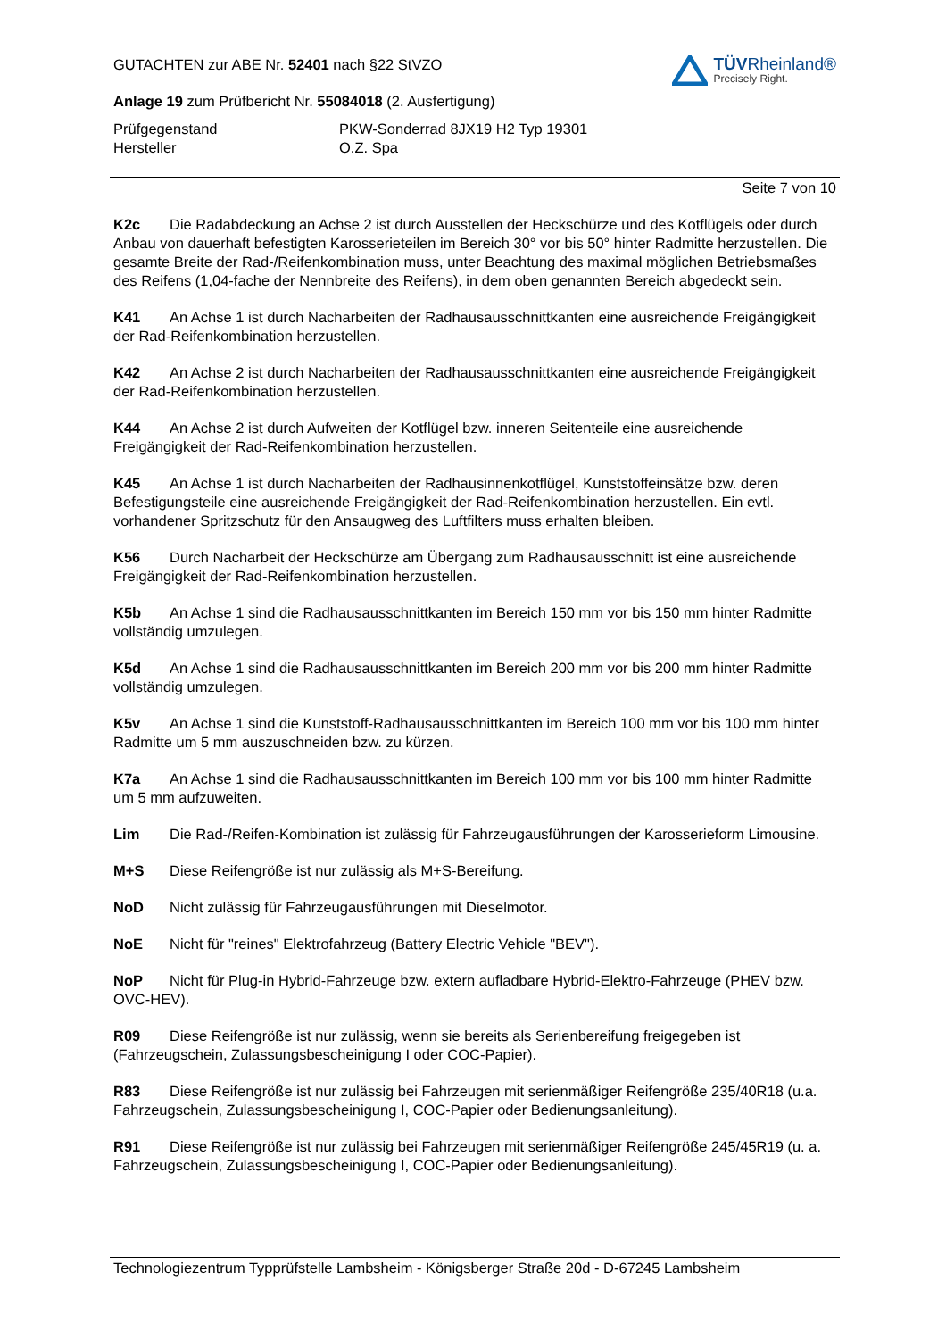GUTACHTEN zur ABE Nr. 52401 nach §22 StVZO
Anlage 19 zum Prüfbericht Nr. 55084018 (2. Ausfertigung)
TÜVRheinland®
Precisely Right.
Prüfgegenstand
PKW-Sonderrad 8JX19 H2 Typ 19301
Hersteller
O.Z. Spa
Seite 7 von 10
K2c Die Radabdeckung an Achse 2 ist durch Ausstellen der Heckschürze und des Kotflügels oder durch Anbau von dauerhaft befestigten Karosserieteilen im Bereich 30° vor bis 50° hinter Radmitte herzustellen. Die gesamte Breite der Rad-/Reifenkombination muss, unter Beachtung des maximal möglichen Betriebsmaßes des Reifens (1,04-fache der Nennbreite des Reifens), in dem oben genannten Bereich abgedeckt sein.
K41 An Achse 1 ist durch Nacharbeiten der Radhausausschnittkanten eine ausreichende Freigängigkeit der Rad-Reifenkombination herzustellen.
K42 An Achse 2 ist durch Nacharbeiten der Radhausausschnittkanten eine ausreichende Freigängigkeit der Rad-Reifenkombination herzustellen.
K44 An Achse 2 ist durch Aufweiten der Kotflügel bzw. inneren Seitenteile eine ausreichende Freigängigkeit der Rad-Reifenkombination herzustellen.
K45 An Achse 1 ist durch Nacharbeiten der Radhausinnenkotflügel, Kunststoffeinsätze bzw. deren Befestigungsteile eine ausreichende Freigängigkeit der Rad-Reifenkombination herzustellen. Ein evtl. vorhandener Spritzschutz für den Ansaugweg des Luftfilters muss erhalten bleiben.
K56 Durch Nacharbeit der Heckschürze am Übergang zum Radhausausschnitt ist eine ausreichende Freigängigkeit der Rad-Reifenkombination herzustellen.
K5b An Achse 1 sind die Radhausausschnittkanten im Bereich 150 mm vor bis 150 mm hinter Radmitte vollständig umzulegen.
K5d An Achse 1 sind die Radhausausschnittkanten im Bereich 200 mm vor bis 200 mm hinter Radmitte vollständig umzulegen.
K5v An Achse 1 sind die Kunststoff-Radhausausschnittkanten im Bereich 100 mm vor bis 100 mm hinter Radmitte um 5 mm auszuschneiden bzw. zu kürzen.
K7a An Achse 1 sind die Radhausausschnittkanten im Bereich 100 mm vor bis 100 mm hinter Radmitte um 5 mm aufzuweiten.
Lim Die Rad-/Reifen-Kombination ist zulässig für Fahrzeugausführungen der Karosserieform Limousine.
M+S Diese Reifengröße ist nur zulässig als M+S-Bereifung.
NoD Nicht zulässig für Fahrzeugausführungen mit Dieselmotor.
NoE Nicht für "reines" Elektrofahrzeug (Battery Electric Vehicle "BEV").
NoP Nicht für Plug-in Hybrid-Fahrzeuge bzw. extern aufladbare Hybrid-Elektro-Fahrzeuge (PHEV bzw. OVC-HEV).
R09 Diese Reifengröße ist nur zulässig, wenn sie bereits als Serienbereifung freigegeben ist (Fahrzeugschein, Zulassungsbescheinigung I oder COC-Papier).
R83 Diese Reifengröße ist nur zulässig bei Fahrzeugen mit serienmäßiger Reifengröße 235/40R18 (u.a. Fahrzeugschein, Zulassungsbescheinigung I, COC-Papier oder Bedienungsanleitung).
R91 Diese Reifengröße ist nur zulässig bei Fahrzeugen mit serienmäßiger Reifengröße 245/45R19 (u. a. Fahrzeugschein, Zulassungsbescheinigung I, COC-Papier oder Bedienungsanleitung).
Technologiezentrum Typprüfstelle Lambsheim - Königsberger Straße 20d - D-67245 Lambsheim